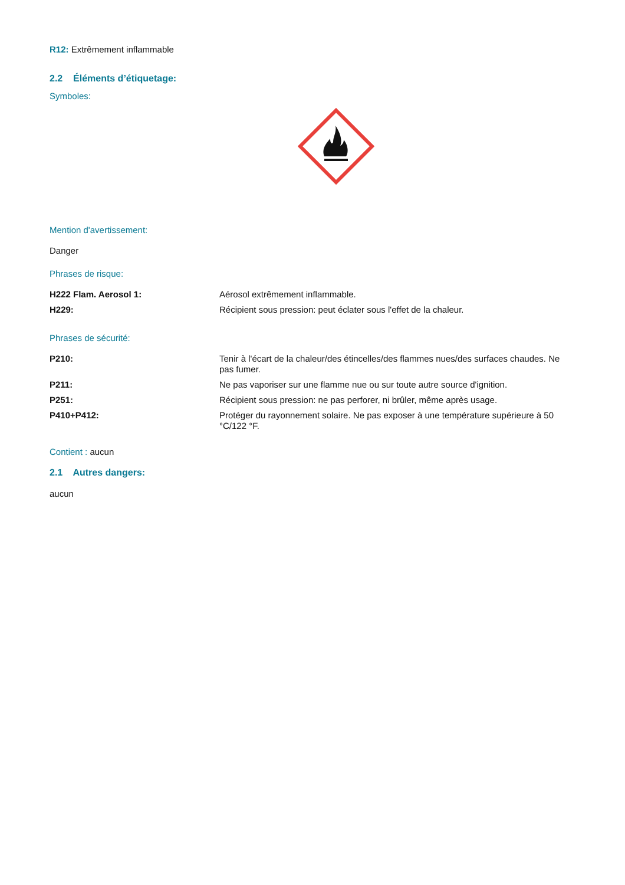R12: Extrêmement inflammable
2.2 Éléments d’étiquetage:
Symboles:
Mention d'avertissement:
Danger
Phrases de risque:
| H222 Flam. Aerosol 1: | Aérosol extrêmement inflammable. |
| H229: | Récipient sous pression: peut éclater sous l'effet de la chaleur. |
Phrases de sécurité:
| P210: | Tenir à l'écart de la chaleur/des étincelles/des flammes nues/des surfaces chaudes. Ne pas fumer. |
| P211: | Ne pas vaporiser sur une flamme nue ou sur toute autre source d'ignition. |
| P251: | Récipient sous pression: ne pas perforer, ni brûler, même après usage. |
| P410+P412: | Protéger du rayonnement solaire. Ne pas exposer à une température supérieure à 50 °C/122 °F. |
Contient : aucun
2.1 Autres dangers:
aucun